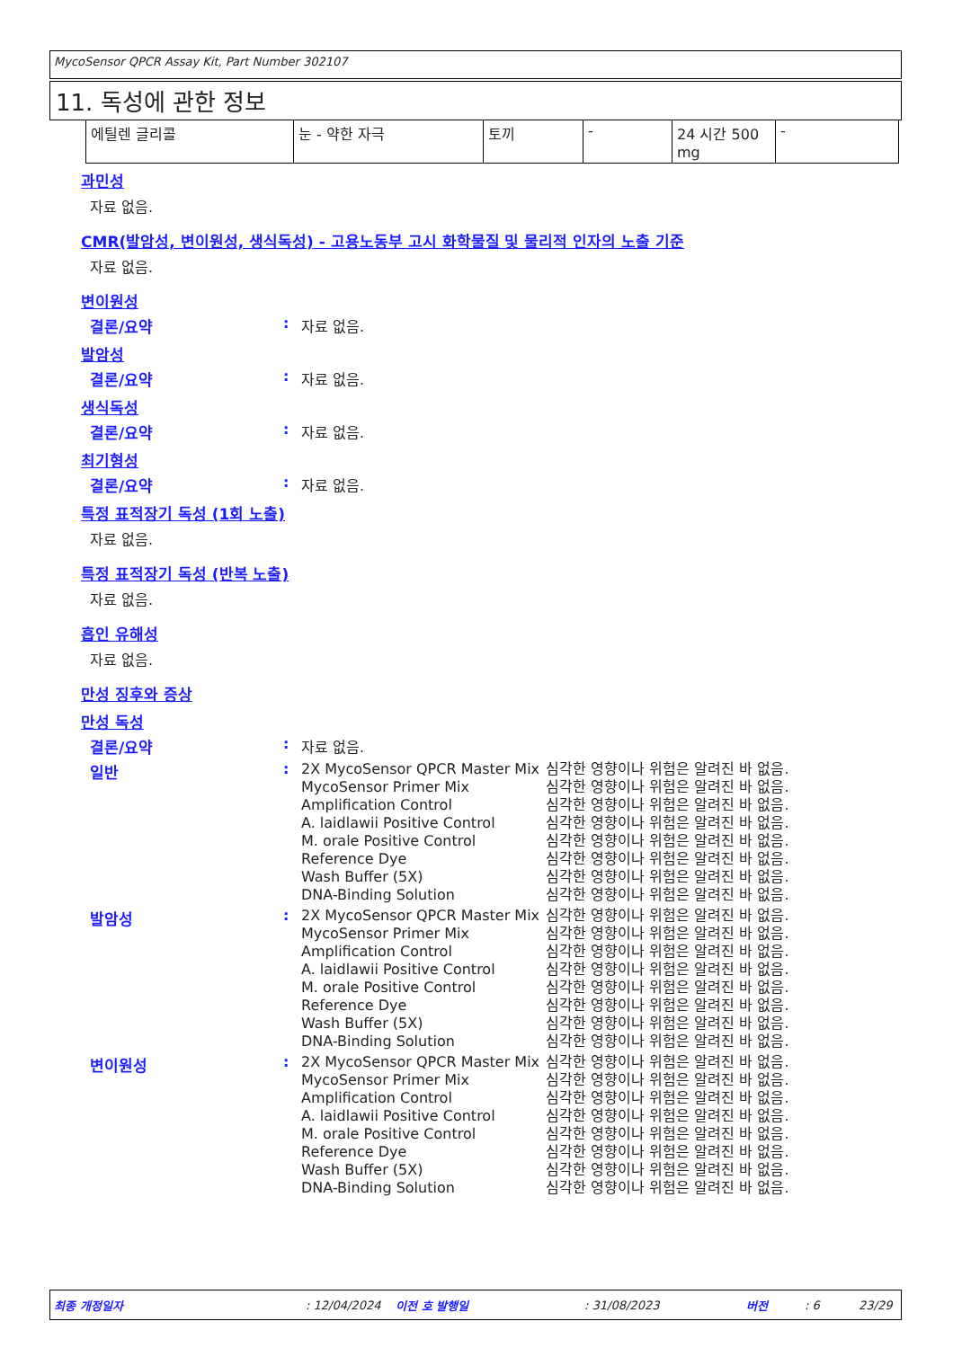MycoSensor QPCR Assay Kit, Part Number 302107
11. 독성에 관한 정보
| 에틸렌 글리콜 | 눈 - 약한 자극 | 토끼 | - | 24 시간 500 mg | - |
과민성
자료 없음.
CMR(발암성, 변이원성, 생식독성) - 고용노동부 고시 화학물질 및 물리적 인자의 노출 기준
자료 없음.
변이원성
결론/요약 : 자료 없음.
발암성
결론/요약 : 자료 없음.
생식독성
결론/요약 : 자료 없음.
최기형성
결론/요약 : 자료 없음.
특정 표적장기 독성 (1회 노출)
자료 없음.
특정 표적장기 독성 (반복 노출)
자료 없음.
흡인 유해성
자료 없음.
만성 징후와 증상
만성 독성
결론/요약 : 자료 없음.
일반 :
2X MycoSensor QPCR Master Mix
심각한 영향이나 위험은 알려진 바 없음.
MycoSensor Primer Mix
심각한 영향이나 위험은 알려진 바 없음.
Amplification Control
심각한 영향이나 위험은 알려진 바 없음.
A. laidlawii Positive Control
심각한 영향이나 위험은 알려진 바 없음.
M. orale Positive Control
심각한 영향이나 위험은 알려진 바 없음.
Reference Dye
심각한 영향이나 위험은 알려진 바 없음.
Wash Buffer (5X)
심각한 영향이나 위험은 알려진 바 없음.
DNA-Binding Solution
심각한 영향이나 위험은 알려진 바 없음.
발암성 :
2X MycoSensor QPCR Master Mix
심각한 영향이나 위험은 알려진 바 없음.
MycoSensor Primer Mix
심각한 영향이나 위험은 알려진 바 없음.
Amplification Control
심각한 영향이나 위험은 알려진 바 없음.
A. laidlawii Positive Control
심각한 영향이나 위험은 알려진 바 없음.
M. orale Positive Control
심각한 영향이나 위험은 알려진 바 없음.
Reference Dye
심각한 영향이나 위험은 알려진 바 없음.
Wash Buffer (5X)
심각한 영향이나 위험은 알려진 바 없음.
DNA-Binding Solution
심각한 영향이나 위험은 알려진 바 없음.
변이원성 :
2X MycoSensor QPCR Master Mix
심각한 영향이나 위험은 알려진 바 없음.
MycoSensor Primer Mix
심각한 영향이나 위험은 알려진 바 없음.
Amplification Control
심각한 영향이나 위험은 알려진 바 없음.
A. laidlawii Positive Control
심각한 영향이나 위험은 알려진 바 없음.
M. orale Positive Control
심각한 영향이나 위험은 알려진 바 없음.
Reference Dye
심각한 영향이나 위험은 알려진 바 없음.
Wash Buffer (5X)
심각한 영향이나 위험은 알려진 바 없음.
DNA-Binding Solution
심각한 영향이나 위험은 알려진 바 없음.
최종 개정일자: 12/04/2024 이전 호 발행일: 31/08/2023 버전: 6 23/29